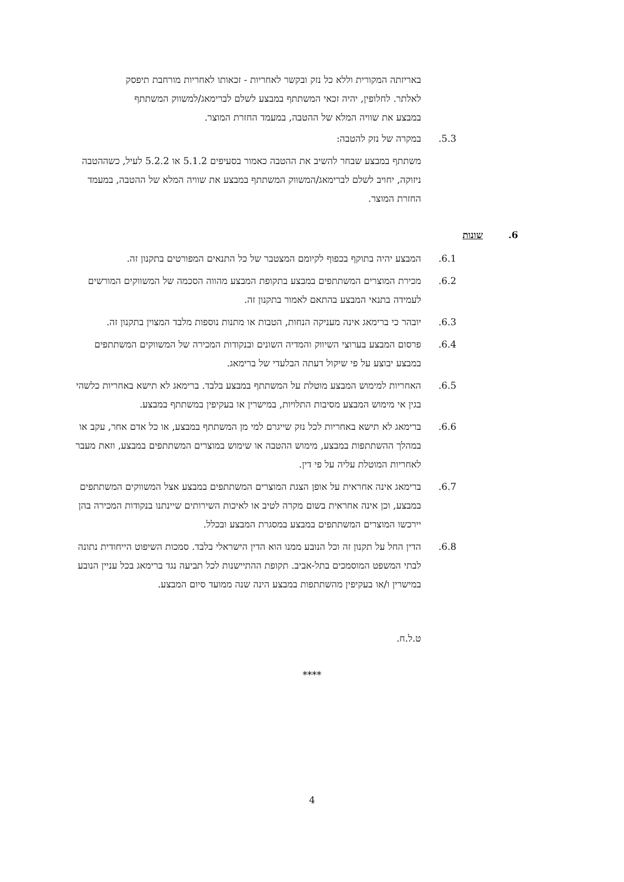באריזתה המקורית וללא כל נזק ובקשר לאחריות - זכאותו לאחריות מורחבת תיפסק לאלתר. לחלופין, יהיה זכאי המשתתף במבצע לשלם לברימאג/למשווק המשתתף במבצע את שוויה המלא של ההטבה, במעמד החזרת המוצר.
5.3. במקרה של נזק להטבה:
משתתף במבצע שבחר להשיב את ההטבה כאמור בסעיפים 5.1.2 או 5.2.2 לעיל, כשההטבה ניזוקה, יחויב לשלם לברימאג/המשווק המשתתף במבצע את שוויה המלא של ההטבה, במעמד החזרת המוצר.
6. שונות
6.1. המבצע יהיה בתוקף בכפוף לקיומם המצטבר של כל התנאים המפורטים בתקנון זה.
6.2. מכירת המוצרים המשתתפים במבצע בתקופת המבצע מהווה הסכמה של המשווקים המורשים לעמידה בתנאי המבצע בהתאם לאמור בתקנון זה.
6.3. יובהר כי ברימאג אינה מעניקה הנחות, הטבות או מתנות נוספות מלבד המצוין בתקנון זה.
6.4. פרסום המבצע בערוצי השיווק והמדיה השונים ובנקודות המכירה של המשווקים המשתתפים במבצע יבוצע על פי שיקול דעתה הבלעדי של ברימאג.
6.5. האחריות למימוש המבצע מוטלת על המשתתף במבצע בלבד. ברימאג לא תישא באחריות כלשהי בגין אי מימוש המבצע מסיבות התלויות, במישרין או בעקיפין במשתתף במבצע.
6.6. ברימאג לא תישא באחריות לכל נזק שייגרם למי מן המשתתף במבצע, או כל אדם אחר, עקב או במהלך ההשתתפות במבצע, מימוש ההטבה או שימוש במוצרים המשתתפים במבצע, וזאת מעבר לאחריות המוטלת עליה על פי דין.
6.7. ברימאג אינה אחראית על אופן הצגת המוצרים המשתתפים במבצע אצל המשווקים המשתתפים במבצע, וכן אינה אחראית בשום מקרה לטיב או לאיכות השירותים שיינתנו בנקודות המכירה בהן יירכשו המוצרים המשתתפים במבצע במסגרת המבצע ובכלל.
6.8. הדין החל על תקנון זה וכל הנובע ממנו הוא הדין הישראלי בלבד. סמכות השיפוט הייחודית נתונה לבתי המשפט המוסמכים בתל-אביב. תקופת ההתיישנות לכל תביעה נגד ברימאג בכל עניין הנובע במישרין ו/או בעקיפין מהשתתפות במבצע הינה שנה ממועד סיום המבצע.
ט.ל.ח.
****
4